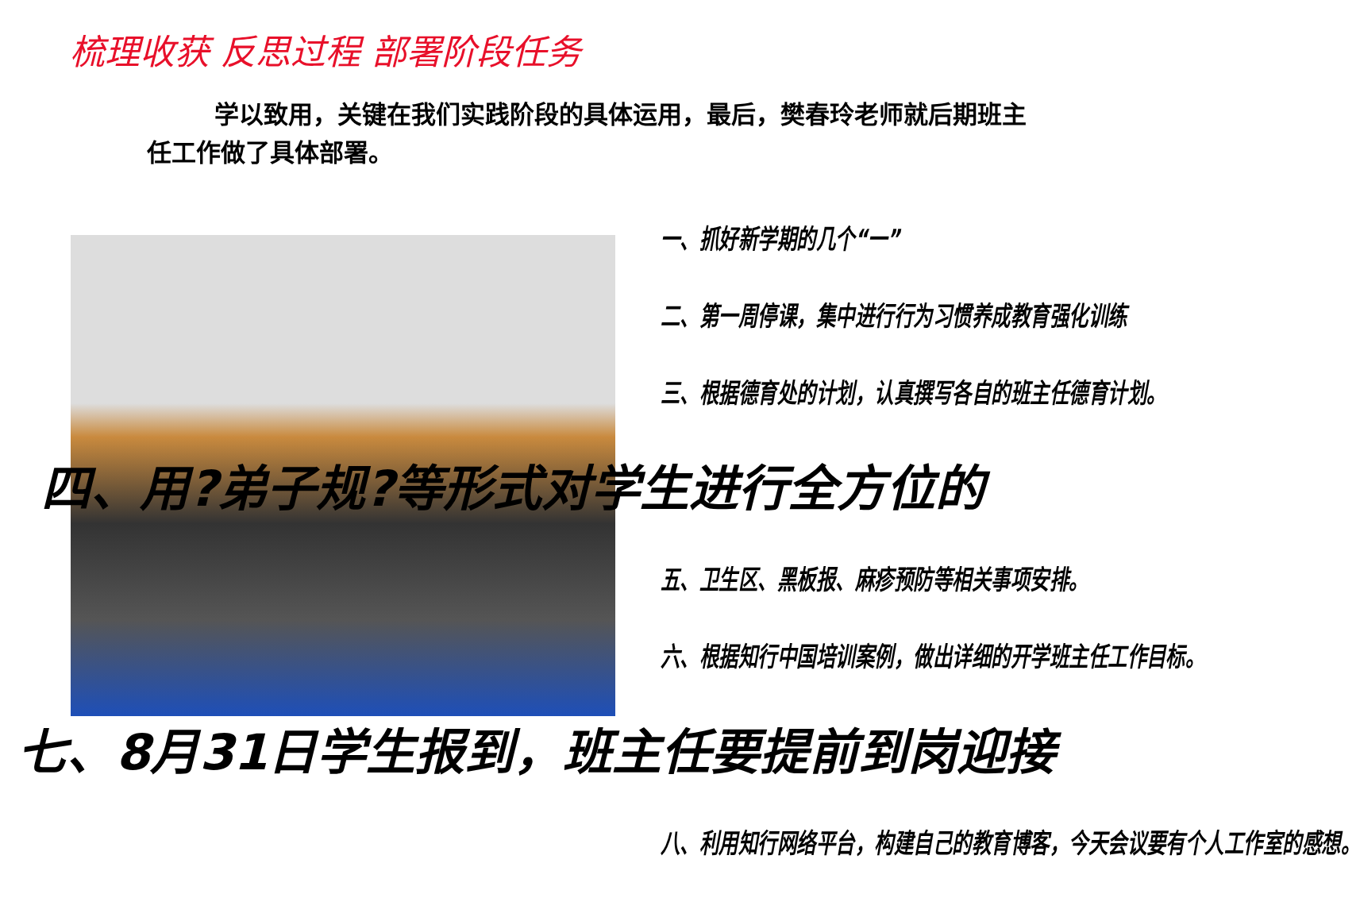梳理收获 反思过程 部署阶段任务
学以致用，关键在我们实践阶段的具体运用，最后，樊春玲老师就后期班主任工作做了具体部署。
一、抓好新学期的几个“一”
二、第一周停课，集中进行行为习惯养成教育强化训练
三、根据德育处的计划，认真撰写各自的班主任德育计划。
四、用?弟子规?等形式对学生进行全方位的
五、卫生区、黑板报、麻疹预防等相关事项安排。
六、根据知行中国培训案例，做出详细的开学班主任工作目标。
七、8月31日学生报到，班主任要提前到岗迎接
八、利用知行网络平台，构建自己的教育博客，今天会议要有个人工作室的感想。